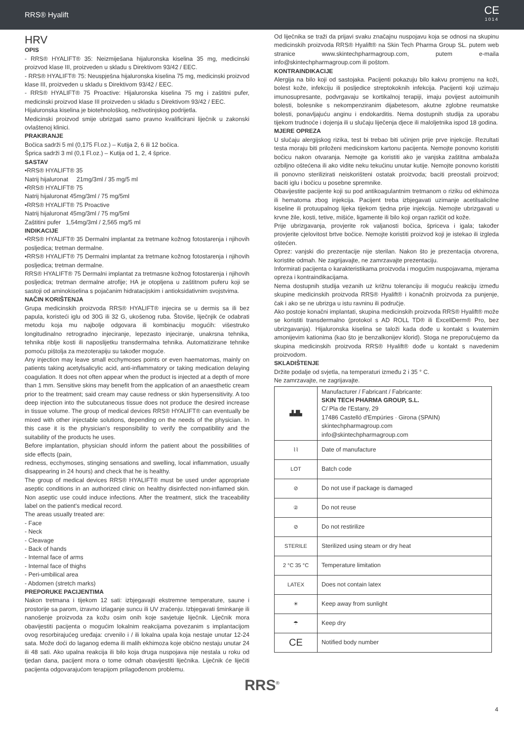RRS® Hyalift CE
1014
HRV
OPIS
- RRS® HYALIFT® 35: Neizmiješana hijaluronska kiselina 35 mg, medicinski proizvod klase III, proizveden u skladu s Direktivom 93/42 / EEC.
- RRS® HYALIFT® 75: Neuspješna hijaluronska kiselina 75 mg, medicinski proizvod klase III, proizveden u skladu s Direktivom 93/42 / EEC.
- RRS® HYALIFT® 75 Proactive: Hijaluronska kiselina 75 mg i zaštitni pufer, medicinski proizvod klase III proizveden u skladu s Direktivom 93/42 / EEC.
Hijaluronska kiselina je biotehnološkog, neživotinjskog podrijetla.
Medicinski proizvod smije ubrizgati samo pravno kvalificirani liječnik u zakonski ovlaštenoj klinici.
PRAKIRANJE
Bočica sadrži 5 ml (0,175 Fl.oz.) – Kutija 2, 6 ili 12 bočica.
Šprica sadrži 3 ml (0,1 Fl.oz.) – Kutija od 1, 2, 4 šprice.
SASTAV
•RRS® HYALIFT® 35
Natrij hijaluronat 21mg/3ml / 35 mg/5 ml
•RRS® HYALIFT® 75
Natrij hijaluronat 45mg/3ml / 75 mg/5ml
•RRS® HYALIFT® 75 Proactive
Natrij hijaluronat 45mg/3ml / 75 mg/5ml
Zaštitini pufer 1,54mg/3ml / 2,565 mg/5 ml
INDIKACIJE
•RRS® HYALIFT® 35 Dermalni implantat za tretmane kožnog fotostarenja i njihovih posljedica; tretman dermalne.
•RRS® HYALIFT® 75 Dermalni implantat za tretmane kožnog fotostarenja i njihovih posljedica; tretman dermalne.
RRS® HYALIFT® 75 Dermalni implantat za tretmasne kožnog fotostarenja i njihovih posljedica; tretman dermalne atrofije; HA je otopljena u zaštitnom puferu koji se sastoji od aminokiselina s pojačanim hidratacijskim i antioksidativnim svojstvima.
NAČIN KORIŠTENJA
Grupa medicinskih proizvoda RRS® HYALIFT® injecira se u dermis sa ili bez papula, koristeći iglu od 30G ili 32 G, ukošenog ruba. Štoviše, liječnjik će odabrati metodu koja mu najbolje odgovara ili kombinaciju mogućih: višestruko longitudinalno retrogradno injeciranje, lepezasto injeciranje, unakrsna tehnika, tehnika riblje kosti ili naposlijetku transdermalna tehnika. Automatizirane tehnike pomoću pištolja za mezoterapiju su također moguće.
Any injection may leave small ecchymoses points or even haematomas, mainly on patients taking acetylsalicylic acid, anti-inflammatory or taking medication delaying coagulation. It does not often appear when the product is injected at a depth of more than 1 mm. Sensitive skins may benefit from the application of an anaesthetic cream prior to the treatment; said cream may cause redness or skin hypersensitivity. A too deep injection into the subcutaneous tissue does not produce the desired increase in tissue volume. The group of medical devices RRS® HYALIFT® can eventually be mixed with other injectable solutions, depending on the needs of the physician. In this case it is the physician's responsibility to verify the compatibility and the suitability of the products he uses.
Before implantation, physician should inform the patient about the possibilities of side effects (pain,
redness, ecchymoses, stinging sensations and swelling, local inflammation, usually disappearing in 24 hours) and check that he is healthy.
The group of medical devices RRS® HYALIFT® must be used under appropriate aseptic conditions in an authorized clinic on healthy disinfected non-inflamed skin. Non aseptic use could induce infections. After the treatment, stick the traceability label on the patient's medical record.
The areas usually treated are:
- Face
- Neck
- Cleavage
- Back of hands
- Internal face of arms
- Internal face of thighs
- Peri-umbilical area
- Abdomen (stretch marks)
PREPORUKE PACIJENTIMA
Nakon tretmana i tijekom 12 sati: izbjegavajti ekstremne temperature, saune i prostorije sa parom, izravno izlaganje suncu ili UV zračenju. Izbjegavati šminkanje ili nanošenje proizvoda za kožu osim onih koje savjetuje liječnik. Liječnik mora obavijestiti pacijenta o mogućim lokalnim reakcijama povezanim s implantacijom ovog resorbirajućeg uređaja: crvenilo i / ili lokalna upala koja nestaje unutar 12-24 sata. Može doći do laganog edema ili malih ekhimoza koje obično nestaju unutar 24 ili 48 sati. Ako upalna reakcija ili bilo koja druga nuspojava nije nestala u roku od tjedan dana, pacijent mora o tome odmah obavijestiti liječnika. Liječnik će liječiti pacijenta odgovarajućom terapijom prilagođenom problemu.
Od liječnika se traži da prijavi svaku značajnu nuspojavu koja se odnosi na skupinu medicinskih proizvoda RRS® Hyalift® na Skin Tech Pharma Group SL. putem web stranice www.skintechpharmagroup.com, putem e-maila info@skintechpharmagroup.com ili poštom.
KONTRAINDIKACIJE
Alergija na bilo koji od sastojaka. Pacijenti pokazuju bilo kakvu promjenu na koži, bolest kože, infekciju ili posljedice streptokoknih infekcija. Pacijenti koji uzimaju imunosupresante, podvrgavaju se kortikalnoj terapiji, imaju povijest autoimunih bolesti, bolesnike s nekompenziranim dijabetesom, akutne zglobne reumatske bolesti, ponavljajuću anginu i endokarditis. Nema dostupnih studija za uporabu tijekom trudnoće i dojenja ili u slučaju liječenja djece ili maloljetnika ispod 18 godina.
MJERE OPREZA
U slučaju alergijskog rizika, test bi trebao biti učinjen prije prve injekcije. Rezultati testa moraju biti priloženi medicinskom kartonu pacijenta. Nemojte ponovno koristiti bočicu nakon otvaranja. Nemojte ga koristiti ako je vanjska zaštitna ambalaža ozbiljno oštećena ili ako vidite neku tekućinu unutar kutije. Nemojte ponovno koristiti ili ponovno sterilizirati neiskorišteni ostatak proizvoda; baciti preostali proizvod; baciti iglu i bočicu u posebne spremnike.
Obavijestite pacijente koji su pod antikoagulantnim tretmanom o riziku od ekhimoza ili hematoma zbog injekcija. Pacijent treba izbjegavati uzimanje acetilsalicilne kiseline ili protuupalnog lijeka tijekom tjedna prije injekcija. Nemojte ubrizgavati u krvne žile, kosti, tetive, mišiće, ligamente ili bilo koji organ različit od kože.
Prije ubrizgavanja, provjerite rok valjanosti bočica, špriceva i igala; također provjerite cjelovitost brtve bočice. Nemojte koristiti proizvod koji je istekao ili izgleda oštećen.
Oprez: vanjski dio prezentacije nije sterilan. Nakon što je prezentacija otvorena, koristite odmah. Ne zagrijavajte, ne zamrzavajte prezentaciju.
Informirati pacijenta o karakteristikama proizvoda i mogućim nuspojavama, mjerama opreza i kontraindikacijama.
Nema dostupnih studija vezanih uz križnu toleranciju ili moguću reakciju između skupine medicinskih proizvoda RRS® Hyalift® i konačnih proizvoda za punjenje, čak i ako se ne ubrizga u istu ravninu ili područje.
Ako postoje konačni implantati, skupina medicinskih proizvoda RRS® Hyalift® može se koristiti transdermalno (protokol s AD ROLL TD® ili ExcellDerm® Pro, bez ubrizgavanja). Hijaluronska kiselina se taloži kada dođe u kontakt s kvaternim amonijevim kationima (kao što je benzalkonijev klorid). Stoga ne preporučujemo da skupina medicinskih proizvoda RRS® Hyalift® dođe u kontakt s navedenim proizvodom.
SKLADIŠTENJE
Držite podalje od svjetla, na temperaturi između 2 i 35 ° C.
Ne zamrzavajte, ne zagrijavajte.
| ▟▟▙ | Manufacturer / Fabricant / Fabricante: SKIN TECH PHARMA GROUP, S.L. C/ Pla de l'Estany, 29 17486 Castelló d'Empúries · Girona (SPAIN) skintechpharmagroup.com info@skintechpharmagroup.com |
| ⌇⌇ | Date of manufacture |
| LOT | Batch code |
| ⊘ | Do not use if package is damaged |
| ② | Do not reuse |
| ⊘ | Do not restirilize |
| STERILE | Sterilized using steam or dry heat |
| 2 °C 35 °C | Temperature limitation |
| LATEX | Does not contain latex |
| ☀ | Keep away from sunlight |
| ☂ | Keep dry |
| CE | Notified body number |
RRS<sup>®</sup>
4